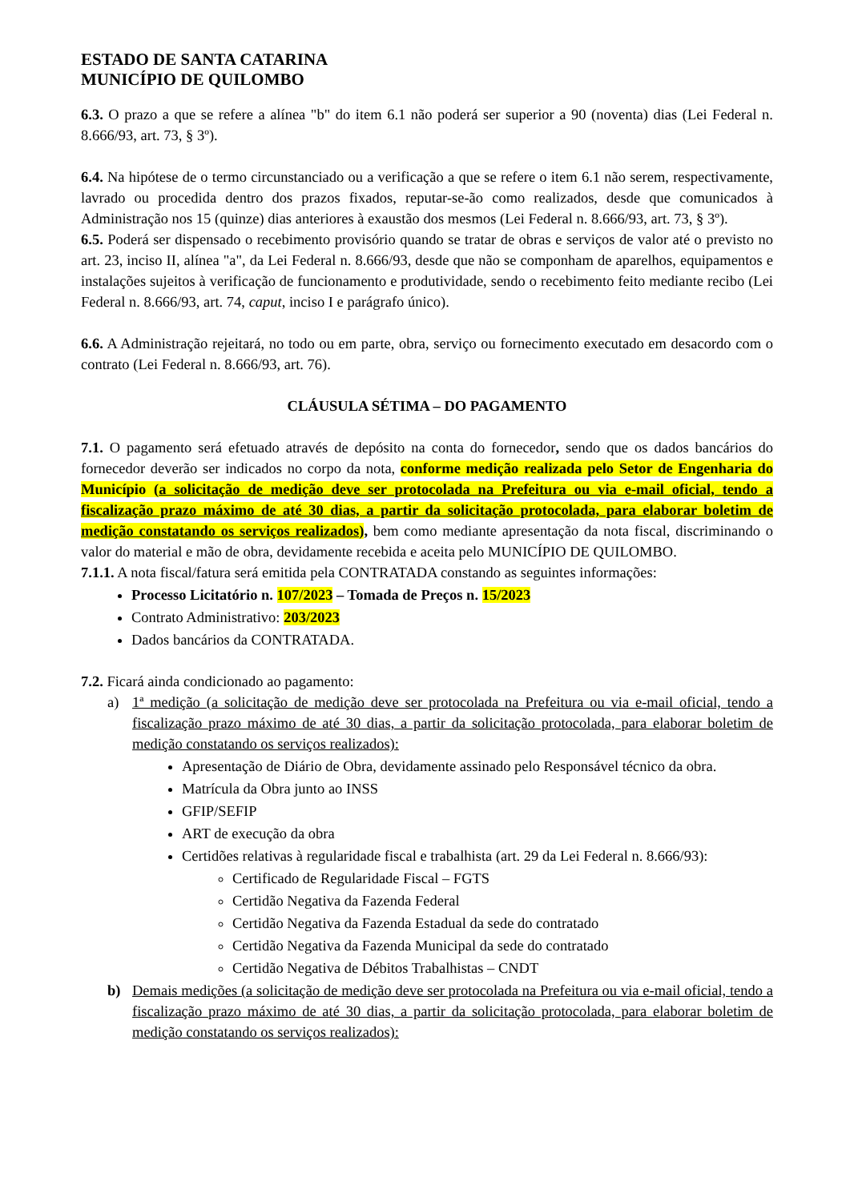ESTADO DE SANTA CATARINA
MUNICÍPIO DE QUILOMBO
6.3. O prazo a que se refere a alínea "b" do item 6.1 não poderá ser superior a 90 (noventa) dias (Lei Federal n. 8.666/93, art. 73, § 3º).
6.4. Na hipótese de o termo circunstanciado ou a verificação a que se refere o item 6.1 não serem, respectivamente, lavrado ou procedida dentro dos prazos fixados, reputar-se-ão como realizados, desde que comunicados à Administração nos 15 (quinze) dias anteriores à exaustão dos mesmos (Lei Federal n. 8.666/93, art. 73, § 3º).
6.5. Poderá ser dispensado o recebimento provisório quando se tratar de obras e serviços de valor até o previsto no art. 23, inciso II, alínea "a", da Lei Federal n. 8.666/93, desde que não se componham de aparelhos, equipamentos e instalações sujeitos à verificação de funcionamento e produtividade, sendo o recebimento feito mediante recibo (Lei Federal n. 8.666/93, art. 74, caput, inciso I e parágrafo único).
6.6. A Administração rejeitará, no todo ou em parte, obra, serviço ou fornecimento executado em desacordo com o contrato (Lei Federal n. 8.666/93, art. 76).
CLÁUSULA SÉTIMA – DO PAGAMENTO
7.1. O pagamento será efetuado através de depósito na conta do fornecedor, sendo que os dados bancários do fornecedor deverão ser indicados no corpo da nota, conforme medição realizada pelo Setor de Engenharia do Município (a solicitação de medição deve ser protocolada na Prefeitura ou via e-mail oficial, tendo a fiscalização prazo máximo de até 30 dias, a partir da solicitação protocolada, para elaborar boletim de medição constatando os serviços realizados), bem como mediante apresentação da nota fiscal, discriminando o valor do material e mão de obra, devidamente recebida e aceita pelo MUNICÍPIO DE QUILOMBO.
7.1.1. A nota fiscal/fatura será emitida pela CONTRATADA constando as seguintes informações:
Processo Licitatório n. 107/2023 – Tomada de Preços n. 15/2023
Contrato Administrativo: 203/2023
Dados bancários da CONTRATADA.
7.2. Ficará ainda condicionado ao pagamento:
a) 1ª medição (a solicitação de medição deve ser protocolada na Prefeitura ou via e-mail oficial, tendo a fiscalização prazo máximo de até 30 dias, a partir da solicitação protocolada, para elaborar boletim de medição constatando os serviços realizados):
Apresentação de Diário de Obra, devidamente assinado pelo Responsável técnico da obra.
Matrícula da Obra junto ao INSS
GFIP/SEFIP
ART de execução da obra
Certidões relativas à regularidade fiscal e trabalhista (art. 29 da Lei Federal n. 8.666/93):
Certificado de Regularidade Fiscal – FGTS
Certidão Negativa da Fazenda Federal
Certidão Negativa da Fazenda Estadual da sede do contratado
Certidão Negativa da Fazenda Municipal da sede do contratado
Certidão Negativa de Débitos Trabalhistas – CNDT
b) Demais medições (a solicitação de medição deve ser protocolada na Prefeitura ou via e-mail oficial, tendo a fiscalização prazo máximo de até 30 dias, a partir da solicitação protocolada, para elaborar boletim de medição constatando os serviços realizados):